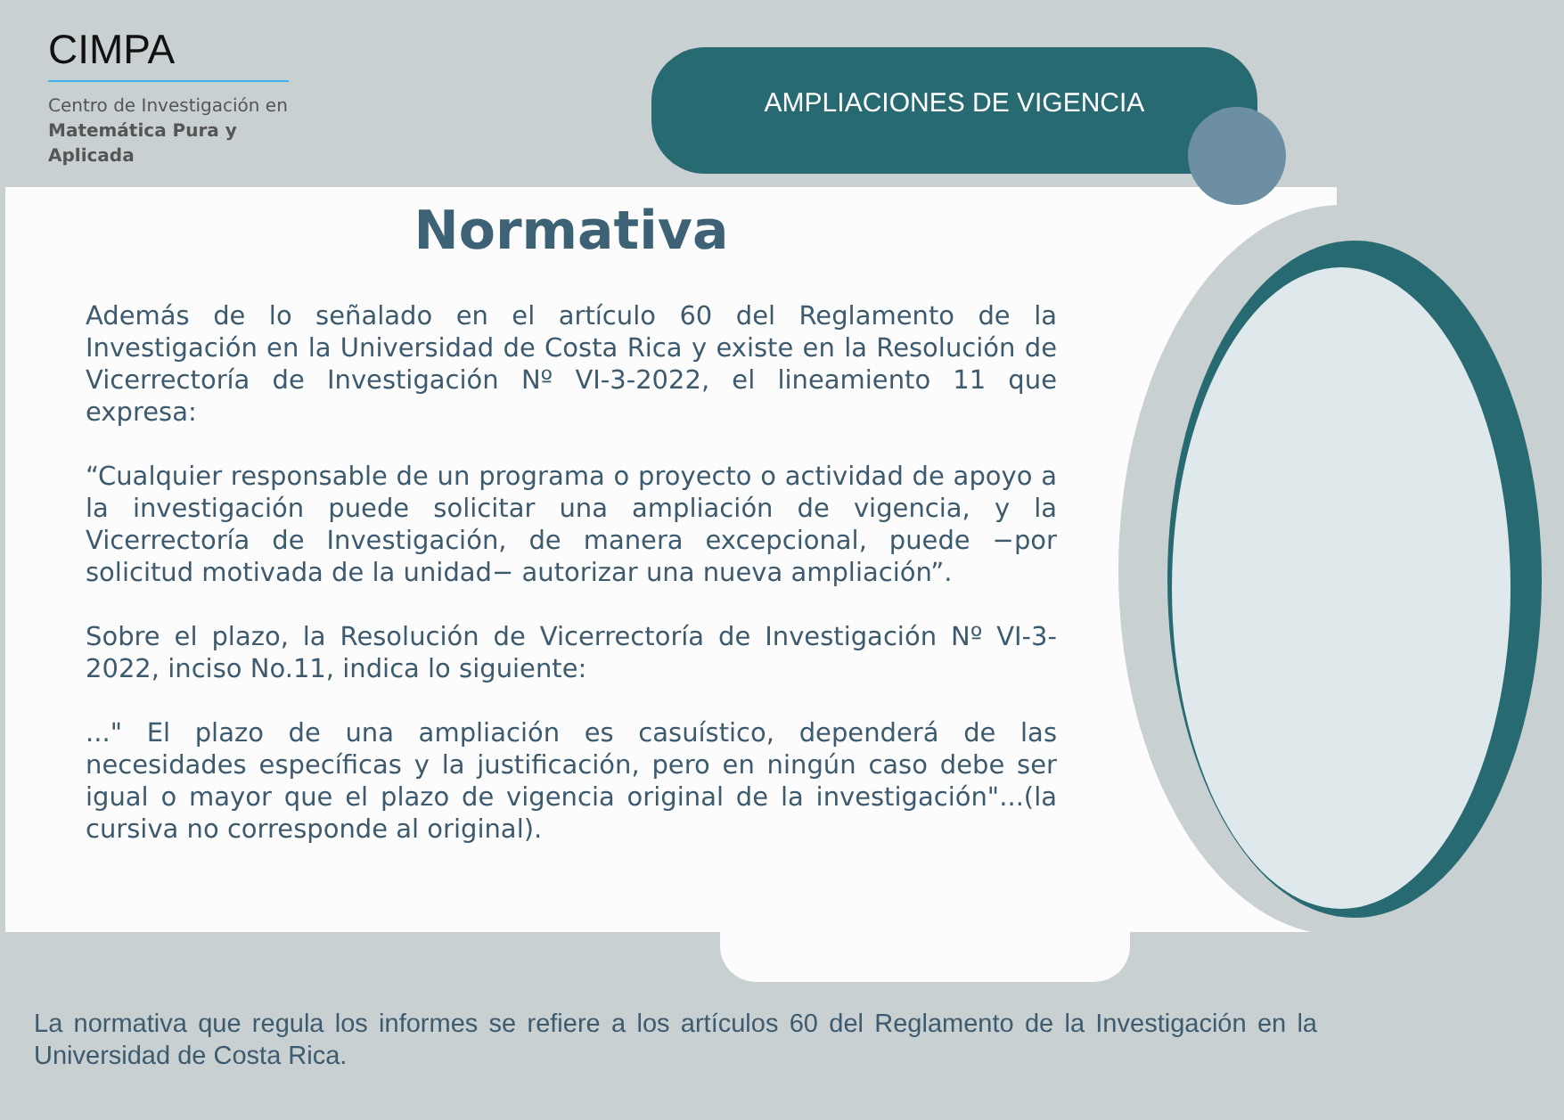CIMPA
Centro de Investigación en
Matemática Pura y
Aplicada
AMPLIACIONES DE VIGENCIA
Normativa
Además de lo señalado en el artículo 60 del Reglamento de la Investigación en la Universidad de Costa Rica y existe en la Resolución de Vicerrectoría de Investigación Nº VI-3-2022, el lineamiento 11 que expresa:
“Cualquier responsable de un programa o proyecto o actividad de apoyo a la investigación puede solicitar una ampliación de vigencia, y la Vicerrectoría de Investigación, de manera excepcional, puede −por solicitud motivada de la unidad− autorizar una nueva ampliación”.
Sobre el plazo, la Resolución de Vicerrectoría de Investigación Nº VI-3-2022, inciso No.11, indica lo siguiente:
..." El plazo de una ampliación es casuístico, dependerá de las necesidades específicas y la justificación, pero en ningún caso debe ser igual o mayor que el plazo de vigencia original de la investigación"...(la cursiva no corresponde al original).
La normativa que regula los informes se refiere a los artículos 60 del Reglamento de la Investigación en la Universidad de Costa Rica.